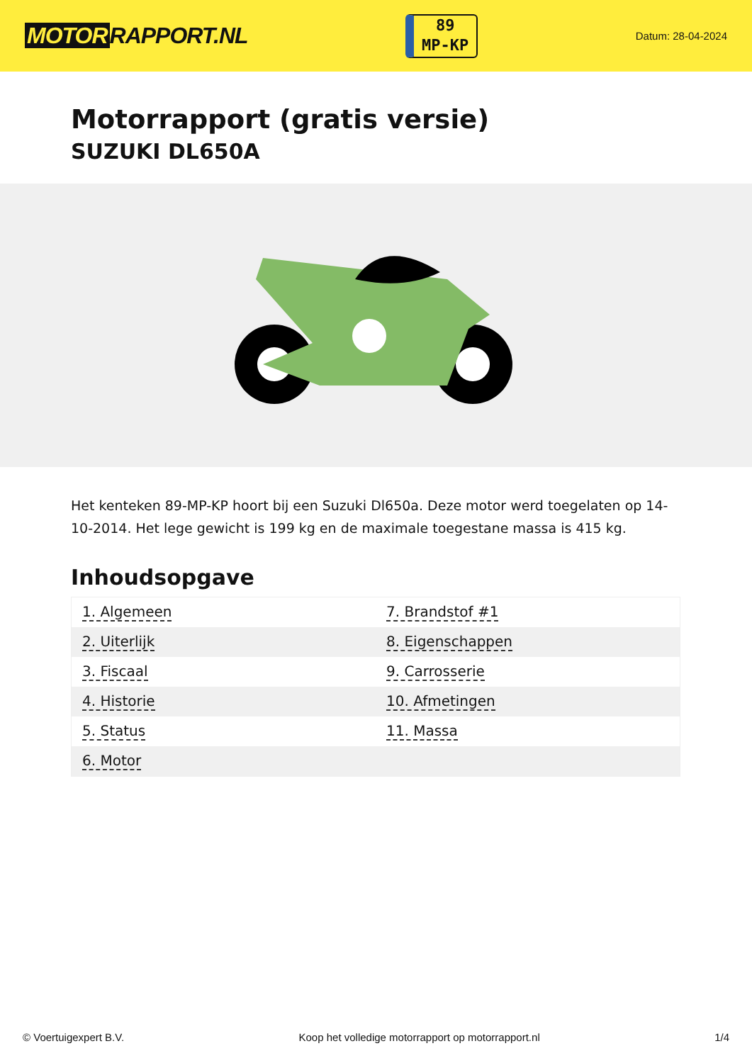MOTOR RAPPORT.NL
89
MP-KP
Datum: 28-04-2024
Motorrapport (gratis versie)
SUZUKI DL650A
Het kenteken 89-MP-KP hoort bij een Suzuki Dl650a. Deze motor werd toegelaten op 14-10-2014. Het lege gewicht is 199 kg en de maximale toegestane massa is 415 kg.
Inhoudsopgave
| 1. Algemeen | 7. Brandstof #1 |
| 2. Uiterlijk | 8. Eigenschappen |
| 3. Fiscaal | 9. Carrosserie |
| 4. Historie | 10. Afmetingen |
| 5. Status | 11. Massa |
| 6. Motor | |
© Voertuigexpert B.V. Koop het volledige motorrapport op motorrapport.nl
1/4